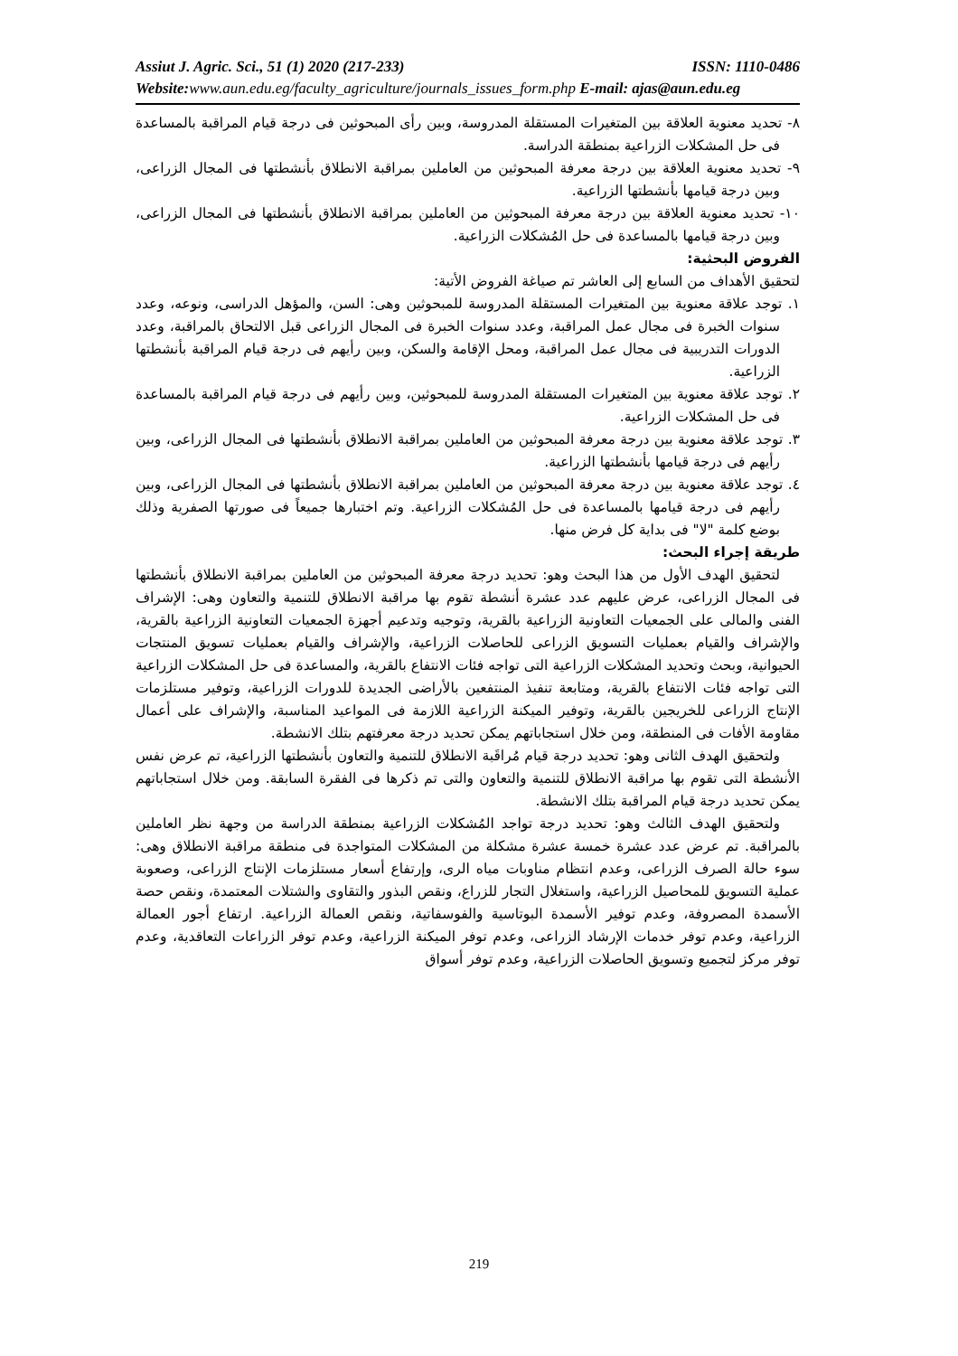Assiut J. Agric. Sci., 51 (1) 2020 (217-233) ISSN: 1110-0486
Website: www.aun.edu.eg/faculty_agriculture/journals_issues_form.php E-mail: ajas@aun.edu.eg
٨- تحديد معنوية العلاقة بين المتغيرات المستقلة المدروسة، وبين رأى المبحوثين فى درجة قيام المراقبة بالمساعدة فى حل المشكلات الزراعية بمنطقة الدراسة.
٩- تحديد معنوية العلاقة بين درجة معرفة المبحوثين من العاملين بمراقبة الانطلاق بأنشطتها فى المجال الزراعى، وبين درجة قيامها بأنشطتها الزراعية.
١٠- تحديد معنوية العلاقة بين درجة معرفة المبحوثين من العاملين بمراقبة الانطلاق بأنشطتها فى المجال الزراعى، وبين درجة قيامها بالمساعدة فى حل المُشكلات الزراعية.
الفروض البحثية:
لتحقيق الأهداف من السابع إلى العاشر تم صياغة الفروض الأتية:
١. توجد علاقة معنوية بين المتغيرات المستقلة المدروسة للمبحوثين وهى: السن، والمؤهل الدراسى، ونوعه، وعدد سنوات الخبرة فى مجال عمل المراقبة، وعدد سنوات الخبرة فى المجال الزراعى قبل الالتحاق بالمراقبة، وعدد الدورات التدريبية فى مجال عمل المراقبة، ومحل الإقامة والسكن، وبين رأيهم فى درجة قيام المراقبة بأنشطتها الزراعية.
٢. توجد علاقة معنوية بين المتغيرات المستقلة المدروسة للمبحوثين، وبين رأيهم فى درجة قيام المراقبة بالمساعدة فى حل المشكلات الزراعية.
٣. توجد علاقة معنوية بين درجة معرفة المبحوثين من العاملين بمراقبة الانطلاق بأنشطتها فى المجال الزراعى، وبين رأيهم فى درجة قيامها بأنشطتها الزراعية.
٤. توجد علاقة معنوية بين درجة معرفة المبحوثين من العاملين بمراقبة الانطلاق بأنشطتها فى المجال الزراعى، وبين رأيهم فى درجة قيامها بالمساعدة فى حل المُشكلات الزراعية. وتم اختبارها جميعاً فى صورتها الصفرية وذلك بوضع كلمة "لا" فى بداية كل فرض منها.
طريقة إجراء البحث:
لتحقيق الهدف الأول من هذا البحث وهو: تحديد درجة معرفة المبحوثين من العاملين بمراقبة الانطلاق بأنشطتها فى المجال الزراعى، عرض عليهم عدد عشرة أنشطة تقوم بها مراقبة الانطلاق للتنمية والتعاون وهى: الإشراف الفنى والمالى على الجمعيات التعاونية الزراعية بالقرية، وتوجيه وتدعيم أجهزة الجمعيات التعاونية الزراعية بالقرية، والإشراف والقيام بعمليات التسويق الزراعى للحاصلات الزراعية، والإشراف والقيام بعمليات تسويق المنتجات الحيوانية، وبحث وتحديد المشكلات الزراعية التى تواجه فئات الانتفاع بالقرية، والمساعدة فى حل المشكلات الزراعية التى تواجه فئات الانتفاع بالقرية، ومتابعة تنفيذ المنتفعين بالأراضى الجديدة للدورات الزراعية، وتوفير مستلزمات الإنتاج الزراعى للخريجين بالقرية، وتوفير الميكنة الزراعية اللازمة فى المواعيد المناسبة، والإشراف على أعمال مقاومة الأفات فى المنطقة، ومن خلال استجاباتهم يمكن تحديد درجة معرفتهم بتلك الانشطة.
ولتحقيق الهدف الثانى وهو: تحديد درجة قيام مُراقَبة الانطلاق للتنمية والتعاون بأنشطتها الزراعية، تم عرض نفس الأنشطة التى تقوم بها مراقبة الانطلاق للتنمية والتعاون والتى تم ذكرها فى الفقرة السابقة. ومن خلال استجاباتهم يمكن تحديد درجة قيام المراقبة بتلك الانشطة.
ولتحقيق الهدف الثالث وهو: تحديد درجة تواجد المُشكلات الزراعية بمنطقة الدراسة من وجهة نظر العاملين بالمراقبة. تم عرض عدد عشرة خمسة عشرة مشكلة من المشكلات المتواجدة فى منطقة مراقبة الانطلاق وهى: سوء حالة الصرف الزراعى، وعدم انتظام مناوبات مياه الرى، وإرتفاع أسعار مستلزمات الإنتاج الزراعى، وصعوبة عملية التسويق للمحاصيل الزراعية، واستغلال التجار للزراع، ونقص البذور والتقاوى والشتلات المعتمدة، ونقص حصة الأسمدة المصروفة، وعدم توفير الأسمدة البوتاسية والفوسفاتية، ونقص العمالة الزراعية. ارتفاع أجور العمالة الزراعية، وعدم توفر خدمات الإرشاد الزراعى، وعدم توفر الميكنة الزراعية، وعدم توفر الزراعات التعاقدية، وعدم توفر مركز لتجميع وتسويق الحاصلات الزراعية، وعدم توفر أسواق
219